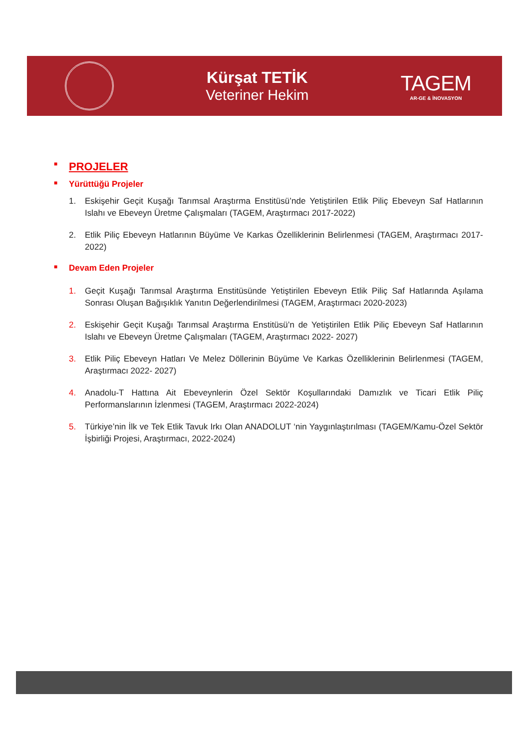Kürşat TETİK
Veteriner Hekim
TAGEM
AR-GE & İNOVASYON
■ PROJELER
■ Yürüttüğü Projeler
1. Eskişehir Geçit Kuşağı Tarımsal Araştırma Enstitüsü’nde Yetiştirilen Etlik Piliç Ebeveyn Saf Hatlarının Islahı ve Ebeveyn Üretme Çalışmaları (TAGEM, Araştırmacı 2017-2022)
2. Etlik Piliç Ebeveyn Hatlarının Büyüme Ve Karkas Özelliklerinin Belirlenmesi (TAGEM, Araştırmacı 2017-2022)
■ Devam Eden Projeler
1. Geçit Kuşağı Tarımsal Araştırma Enstitüsünde Yetiştirilen Ebeveyn Etlik Piliç Saf Hatlarında Aşılama Sonrası Oluşan Bağışıklık Yanıtın Değerlendirilmesi (TAGEM, Araştırmacı 2020-2023)
2. Eskişehir Geçit Kuşağı Tarımsal Araştırma Enstitüsü’n de Yetiştirilen Etlik Piliç Ebeveyn Saf Hatlarının Islahı ve Ebeveyn Üretme Çalışmaları (TAGEM, Araştırmacı 2022- 2027)
3. Etlik Piliç Ebeveyn Hatları Ve Melez Döllerinin Büyüme Ve Karkas Özelliklerinin Belirlenmesi (TAGEM, Araştırmacı 2022- 2027)
4. Anadolu-T Hattına Ait Ebeveynlerin Özel Sektör Koşullarındaki Damızlık ve Ticari Etlik Piliç Performanslarının İzlenmesi (TAGEM, Araştırmacı 2022-2024)
5. Türkiye’nin İlk ve Tek Etlik Tavuk Irkı Olan ANADOLUT ‘nin Yaygınlaştırılması (TAGEM/Kamu-Özel Sektör İşbirliği Projesi, Araştırmacı, 2022-2024)